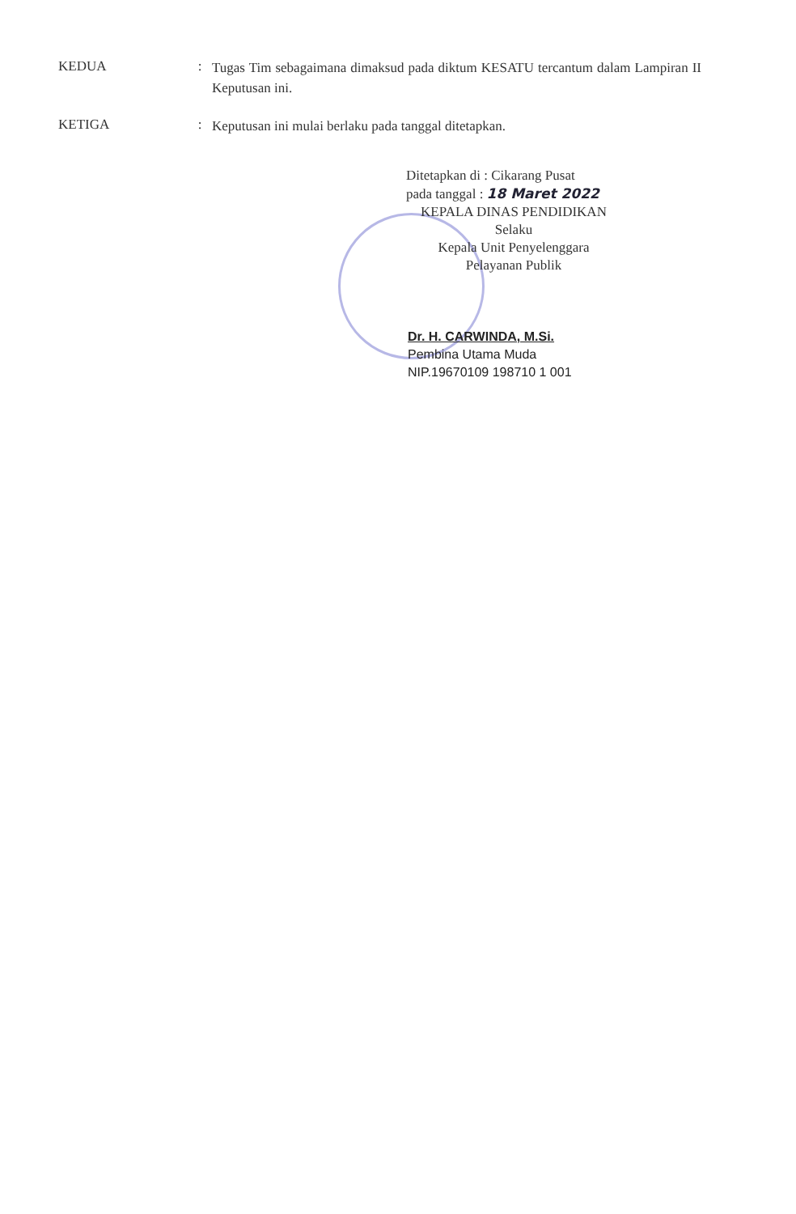KEDUA :
Tugas Tim sebagaimana dimaksud pada diktum KESATU tercantum dalam Lampiran II Keputusan ini.
KETIGA :
Keputusan ini mulai berlaku pada tanggal ditetapkan.
Ditetapkan di : Cikarang Pusat
pada tanggal : 18 Maret 2022
KEPALA DINAS PENDIDIKAN
Selaku
Kepala Unit Penyelenggara
Pelayanan Publik
Dr. H. CARWINDA, M.Si.
Pembina Utama Muda
NIP.19670109 198710 1 001